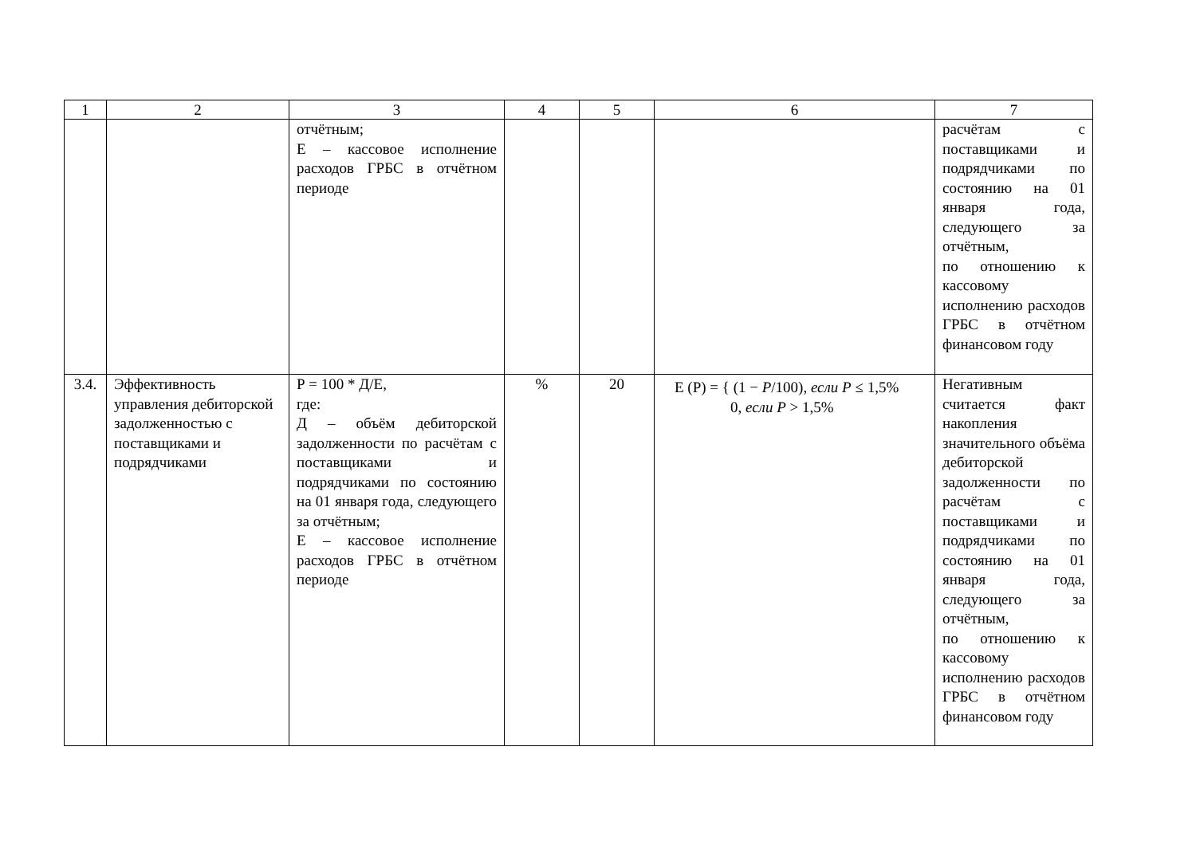| 1 | 2 | 3 | 4 | 5 | 6 | 7 |
| | | отчётным; Е – кассовое исполнение расходов ГРБС в отчётном периоде | | | | расчётам с поставщиками и подрядчиками по состоянию на 01 января года, следующего за отчётным, по отношению к кассовому исполнению расходов ГРБС в отчётном финансовом году |
| 3.4. | Эффективность управления дебиторской задолженностью с поставщиками и подрядчиками | Р = 100 * Д/Е, где: Д – объём дебиторской задолженности по расчётам с поставщиками и подрядчиками по состоянию на 01 января года, следующего за отчётным; Е – кассовое исполнение расходов ГРБС в отчётном периоде | % | 20 | E (P) = { (1 − P /100), если P ≤ 1,5% 0, если P > 1,5% | Негативным считается факт накопления значительного объёма дебиторской задолженности по расчётам с поставщиками и подрядчиками по состоянию на 01 января года, следующего за отчётным, по отношению к кассовому исполнению расходов ГРБС в отчётном финансовом году |